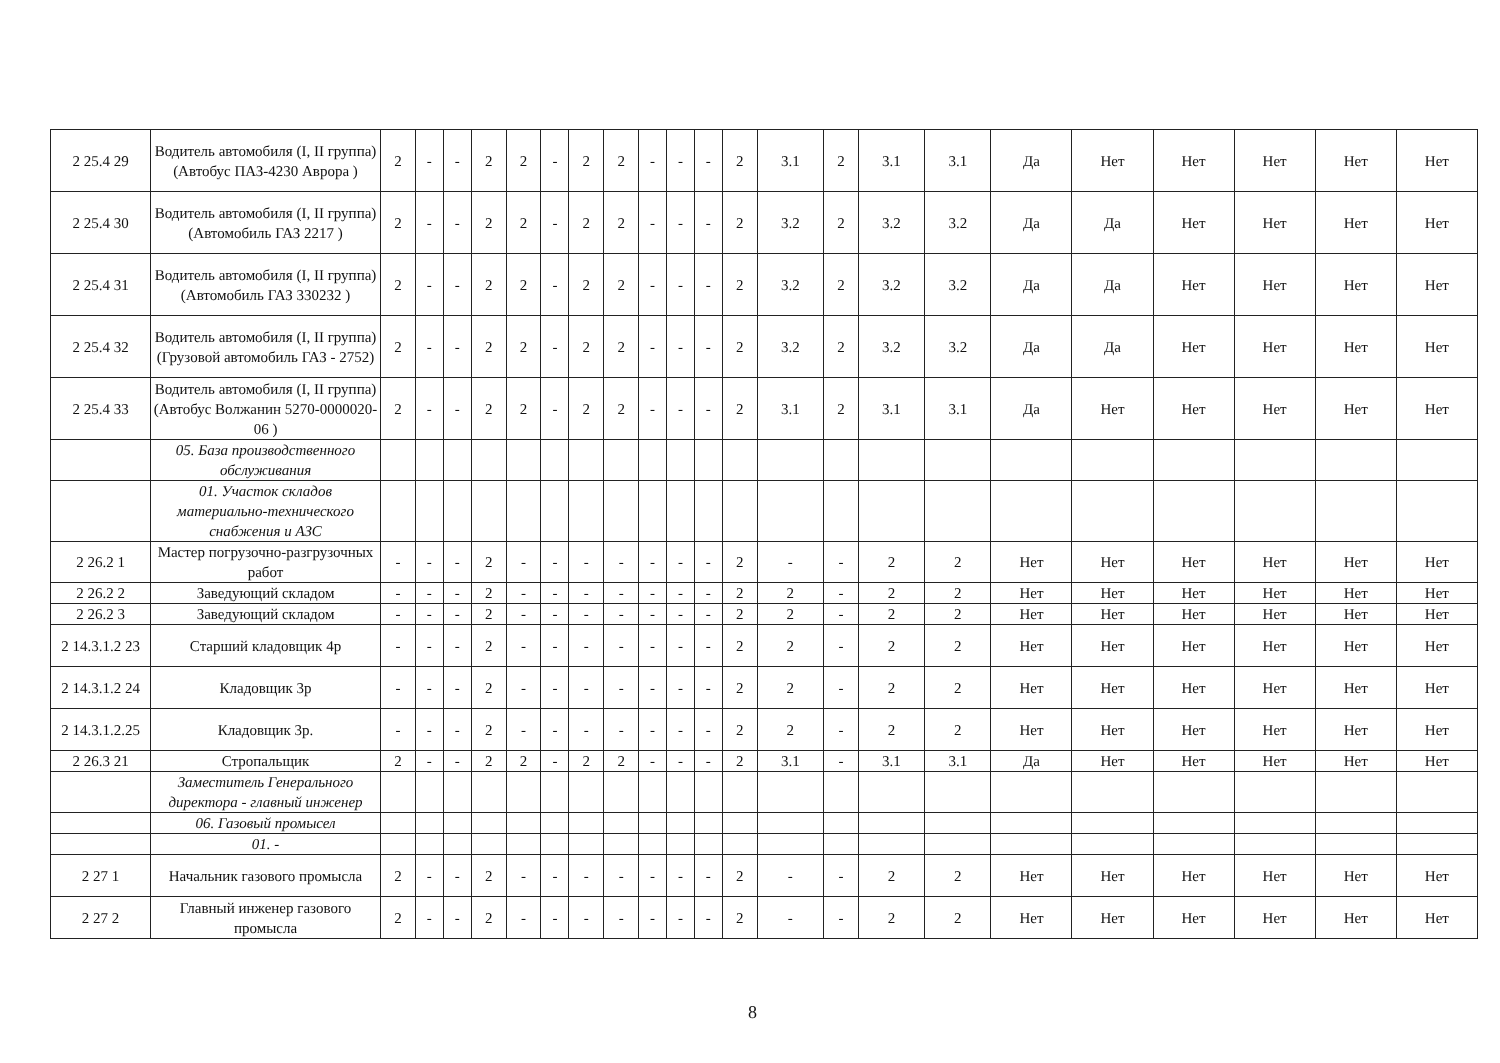| 2 25.4 29 | Водитель автомобиля (I, II группа) (Автобус ПАЗ-4230 Аврора ) | 2 | - | - | 2 | 2 | - | 2 | 2 | - | - | - | 2 | 3.1 | 2 | 3.1 | 3.1 | Да | Нет | Нет | Нет | Нет | Нет |
| 2 25.4 30 | Водитель автомобиля (I, II группа) (Автомобиль ГАЗ 2217 ) | 2 | - | - | 2 | 2 | - | 2 | 2 | - | - | - | 2 | 3.2 | 2 | 3.2 | 3.2 | Да | Да | Нет | Нет | Нет | Нет |
| 2 25.4 31 | Водитель автомобиля (I, II группа) (Автомобиль ГАЗ 330232 ) | 2 | - | - | 2 | 2 | - | 2 | 2 | - | - | - | 2 | 3.2 | 2 | 3.2 | 3.2 | Да | Да | Нет | Нет | Нет | Нет |
| 2 25.4 32 | Водитель автомобиля (I, II группа) (Грузовой автомобиль ГАЗ - 2752) | 2 | - | - | 2 | 2 | - | 2 | 2 | - | - | - | 2 | 3.2 | 2 | 3.2 | 3.2 | Да | Да | Нет | Нет | Нет | Нет |
| 2 25.4 33 | Водитель автомобиля (I, II группа) (Автобус Волжанин 5270-0000020-06 ) | 2 | - | - | 2 | 2 | - | 2 | 2 | - | - | - | 2 | 3.1 | 2 | 3.1 | 3.1 | Да | Нет | Нет | Нет | Нет | Нет |
| | 05. База производственного обслуживания | | | | | | | | | | | | | | | | | | | | | | |
| | 01. Участок складов материально-технического снабжения и АЗС | | | | | | | | | | | | | | | | | | | | | | |
| 2 26.2 1 | Мастер погрузочно-разгрузочных работ | - | - | - | 2 | - | - | - | - | - | - | - | 2 | - | - | 2 | 2 | Нет | Нет | Нет | Нет | Нет | Нет |
| 2 26.2 2 | Заведующий складом | - | - | - | 2 | - | - | - | - | - | - | - | 2 | 2 | - | 2 | 2 | Нет | Нет | Нет | Нет | Нет | Нет |
| 2 26.2 3 | Заведующий складом | - | - | - | 2 | - | - | - | - | - | - | - | 2 | 2 | - | 2 | 2 | Нет | Нет | Нет | Нет | Нет | Нет |
| 2 14.3.1.2 23 | Старший кладовщик 4р | - | - | - | 2 | - | - | - | - | - | - | - | 2 | 2 | - | 2 | 2 | Нет | Нет | Нет | Нет | Нет | Нет |
| 2 14.3.1.2 24 | Кладовщик 3р | - | - | - | 2 | - | - | - | - | - | - | - | 2 | 2 | - | 2 | 2 | Нет | Нет | Нет | Нет | Нет | Нет |
| 2 14.3.1.2.25 | Кладовщик 3р. | - | - | - | 2 | - | - | - | - | - | - | - | 2 | 2 | - | 2 | 2 | Нет | Нет | Нет | Нет | Нет | Нет |
| 2 26.3 21 | Стропальщик | 2 | - | - | 2 | 2 | - | 2 | 2 | - | - | - | 2 | 3.1 | - | 3.1 | 3.1 | Да | Нет | Нет | Нет | Нет | Нет |
| | Заместитель Генерального директора - главный инженер | | | | | | | | | | | | | | | | | | | | | | |
| | 06. Газовый промысел | | | | | | | | | | | | | | | | | | | | | | |
| | 01. - | | | | | | | | | | | | | | | | | | | | | | |
| 2 27 1 | Начальник газового промысла | 2 | - | - | 2 | - | - | - | - | - | - | - | 2 | - | - | 2 | 2 | Нет | Нет | Нет | Нет | Нет | Нет |
| 2 27 2 | Главный инженер газового промысла | 2 | - | - | 2 | - | - | - | - | - | - | - | 2 | - | - | 2 | 2 | Нет | Нет | Нет | Нет | Нет | Нет |
8